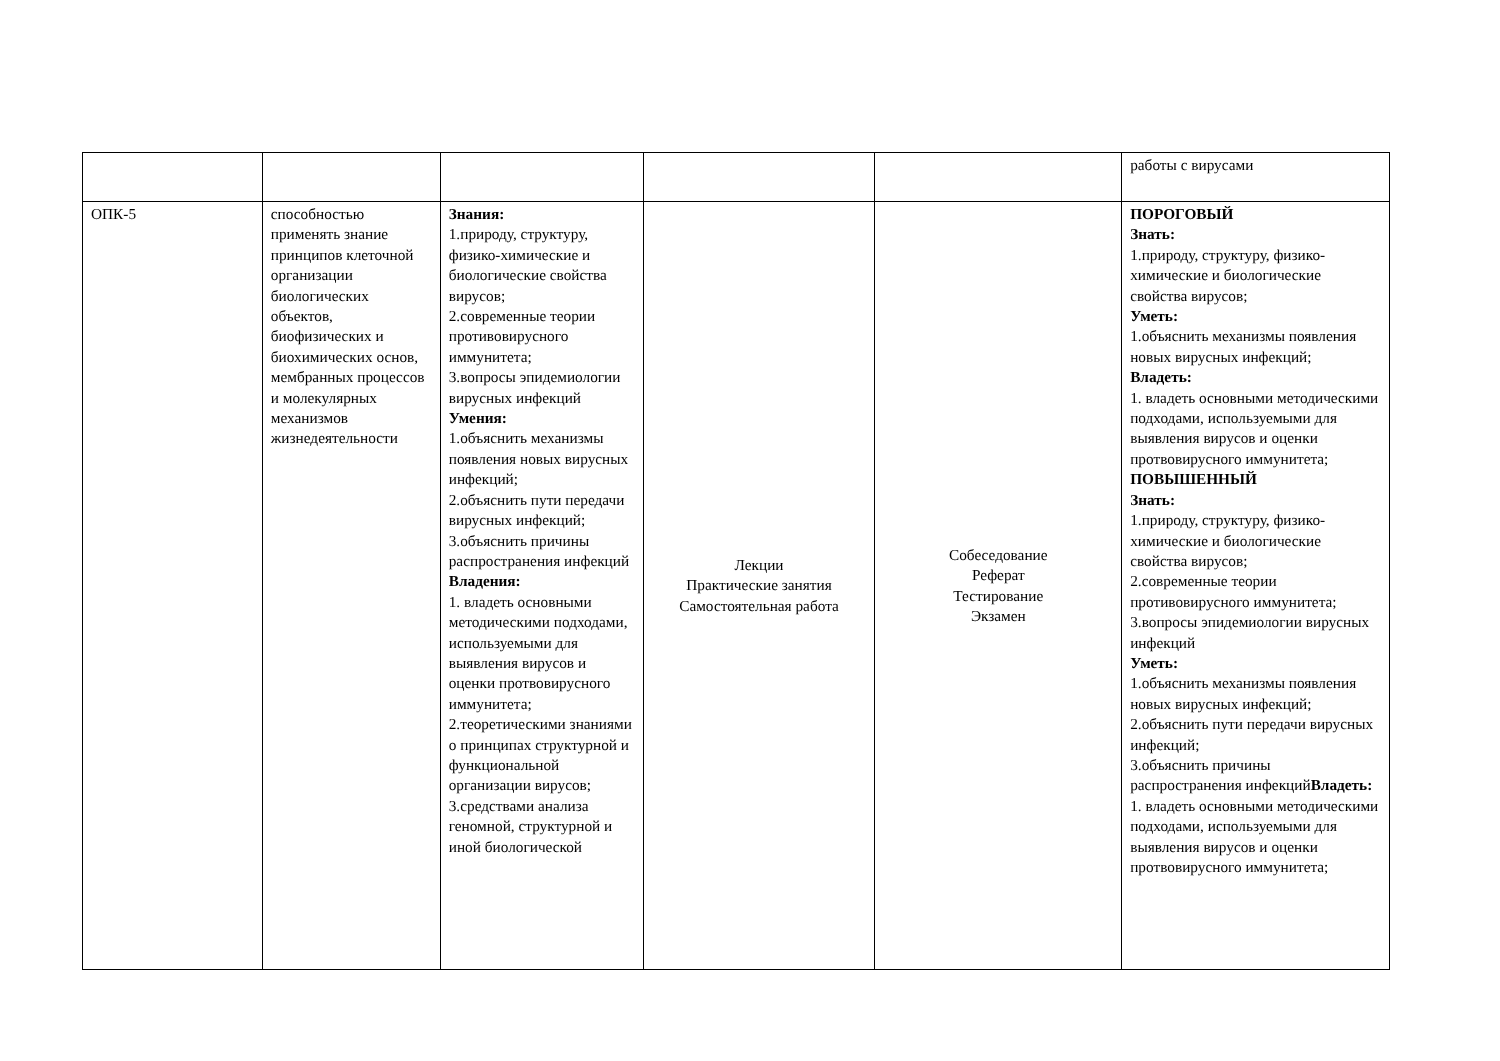| | | | | | работы с вирусами |
| ОПК-5 | способностью применять знание принципов клеточной организации биологических объектов, биофизических и биохимических основ, мембранных процессов и молекулярных механизмов жизнедеятельности | Знания: 1.природу, структуру, физико-химические и биологические свойства вирусов; 2.современные теории противовирусного иммунитета; 3.вопросы эпидемиологии вирусных инфекций Умения: 1.объяснить механизмы появления новых вирусных инфекций; 2.объяснить пути передачи вирусных инфекций; 3.объяснить причины распространения инфекций Владения: 1. владеть основными методическими подходами, используемыми для выявления вирусов и оценки протвовирусного иммунитета; 2.теоретическими знаниями о принципах структурной и функциональной организации вирусов; 3.средствами анализа геномной, структурной и иной биологической | Лекции Практические занятия Самостоятельная работа | Собеседование Реферат Тестирование Экзамен | ПОРОГОВЫЙ Знать: 1.природу, структуру, физико-химические и биологические свойства вирусов; Уметь: 1.объяснить механизмы появления новых вирусных инфекций; Владеть: 1. владеть основными методическими подходами, используемыми для выявления вирусов и оценки протвовирусного иммунитета; ПОВЫШЕННЫЙ Знать: 1.природу, структуру, физико-химические и биологические свойства вирусов; 2.современные теории противовирусного иммунитета; 3.вопросы эпидемиологии вирусных инфекций Уметь: 1.объяснить механизмы появления новых вирусных инфекций; 2.объяснить пути передачи вирусных инфекций; 3.объяснить причины распространения инфекций Владеть: 1. владеть основными методическими подходами, используемыми для выявления вирусов и оценки протвовирусного иммунитета; |